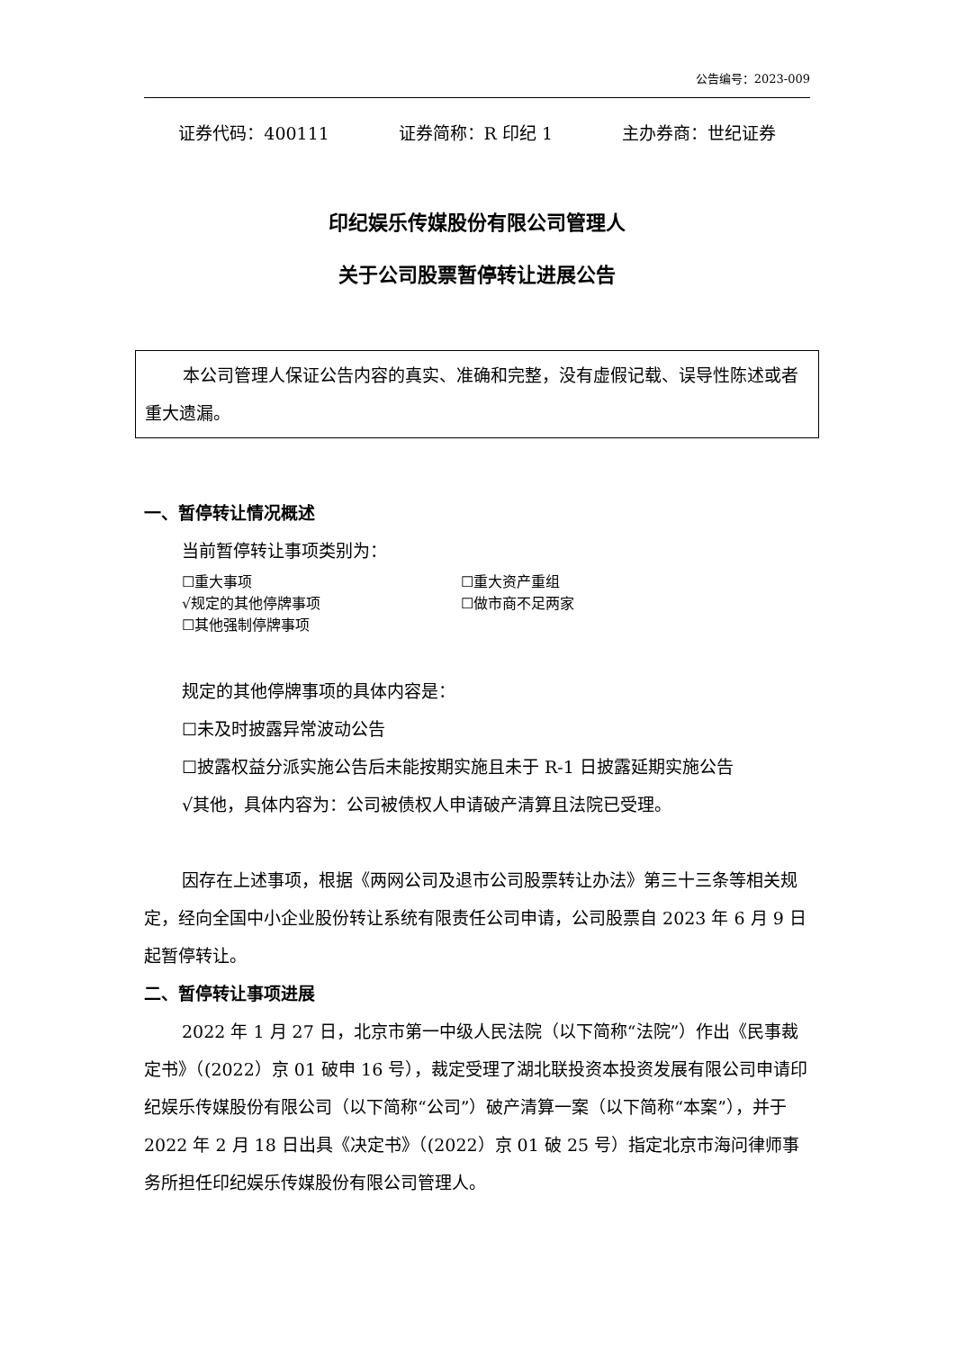公告编号：2023-009
证券代码：400111 证券简称：R 印纪 1 主办券商：世纪证券
印纪娱乐传媒股份有限公司管理人
关于公司股票暂停转让进展公告
本公司管理人保证公告内容的真实、准确和完整，没有虚假记载、误导性陈述或者重大遗漏。
一、暂停转让情况概述
当前暂停转让事项类别为：
☐重大事项 ☐重大资产重组
√规定的其他停牌事项 ☐做市商不足两家
☐其他强制停牌事项
规定的其他停牌事项的具体内容是：
☐未及时披露异常波动公告
☐披露权益分派实施公告后未能按期实施且未于 R-1 日披露延期实施公告
√其他，具体内容为：公司被债权人申请破产清算且法院已受理。
因存在上述事项，根据《两网公司及退市公司股票转让办法》第三十三条等相关规定，经向全国中小企业股份转让系统有限责任公司申请，公司股票自 2023 年 6 月 9 日起暂停转让。
二、暂停转让事项进展
2022 年 1 月 27 日，北京市第一中级人民法院（以下简称“法院”）作出《民事裁定书》（(2022）京 01 破申 16 号），裁定受理了湖北联投资本投资发展有限公司申请印纪娱乐传媒股份有限公司（以下简称“公司”）破产清算一案（以下简称“本案”），并于 2022 年 2 月 18 日出具《决定书》（(2022）京 01 破 25 号）指定北京市海问律师事务所担任印纪娱乐传媒股份有限公司管理人。